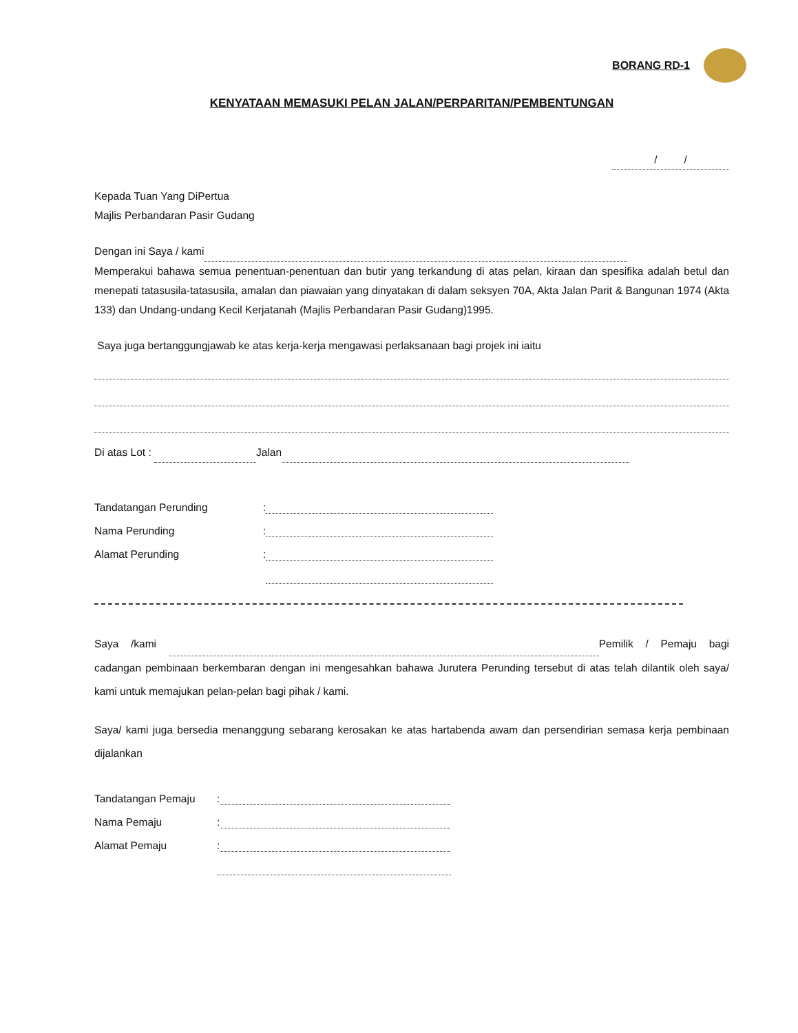BORANG RD-1
KENYATAAN MEMASUKI PELAN JALAN/PERPARITAN/PEMBENTUNGAN
/ /
Kepada Tuan Yang DiPertua
Majlis Perbandaran Pasir Gudang
Dengan ini Saya / kami
Memperakui bahawa semua penentuan-penentuan dan butir yang terkandung di atas pelan, kiraan dan spesifika adalah betul dan menepati tatasusila-tatasusila, amalan dan piawaian yang dinyatakan di dalam seksyen 70A, Akta Jalan Parit & Bangunan 1974 (Akta 133) dan Undang-undang Kecil Kerjatanah (Majlis Perbandaran Pasir Gudang)1995.
Saya juga bertanggungjawab ke atas kerja-kerja mengawasi perlaksanaan bagi projek ini iaitu
Di atas Lot : Jalan
Tandatangan Perunding:
Nama Perunding:
Alamat Perunding:
Saya /kami Pemilik / Pemaju bagi cadangan pembinaan berkembaran dengan ini mengesahkan bahawa Jurutera Perunding tersebut di atas telah dilantik oleh saya/ kami untuk memajukan pelan-pelan bagi pihak / kami.
Saya/ kami juga bersedia menanggung sebarang kerosakan ke atas hartabenda awam dan persendirian semasa kerja pembinaan dijalankan
Tandatangan Pemaju:
Nama Pemaju:
Alamat Pemaju: